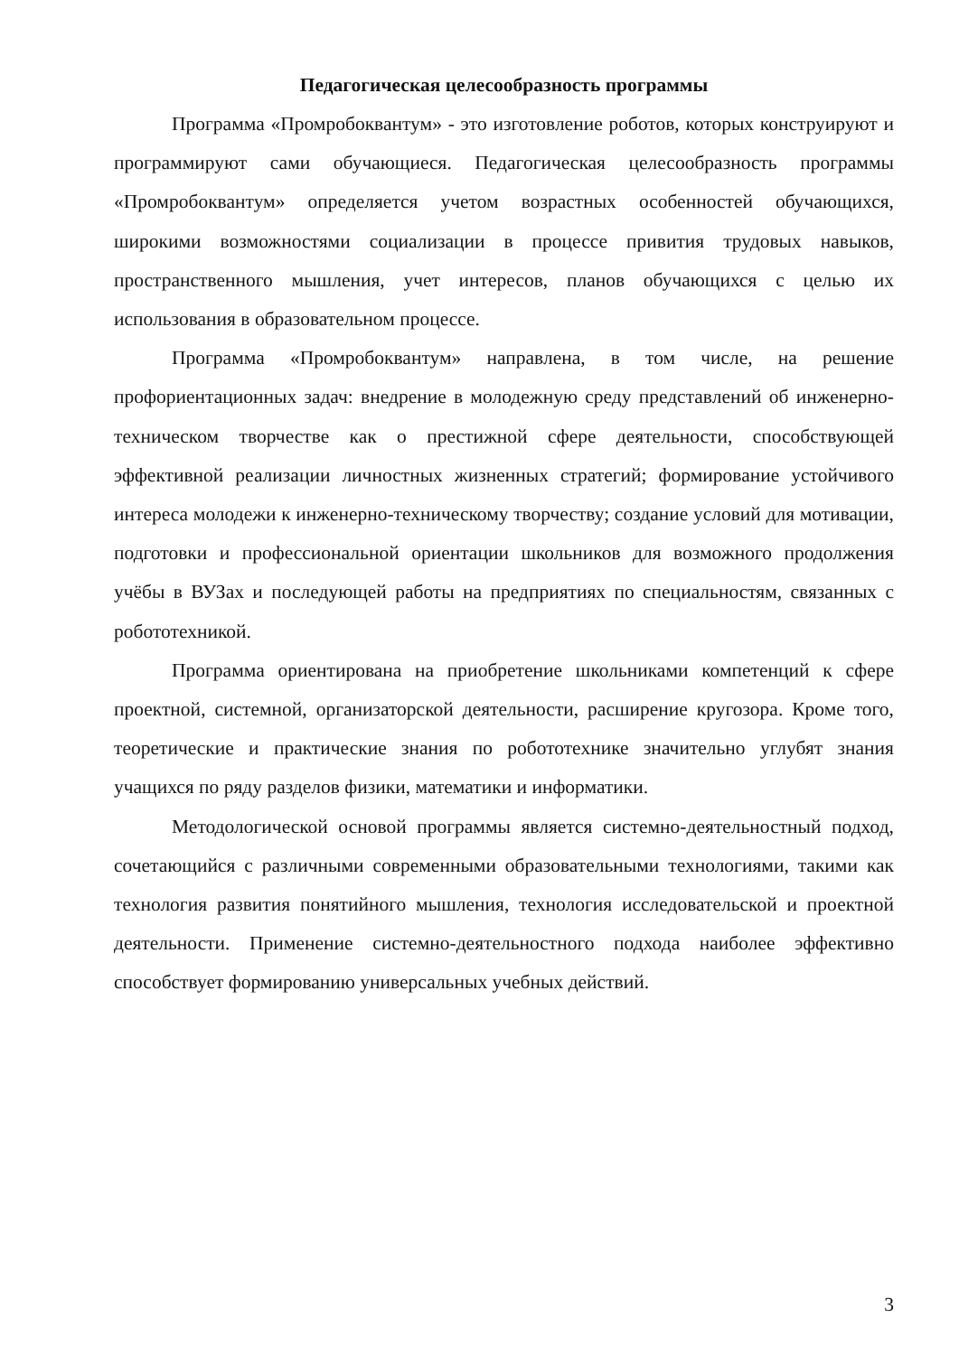Педагогическая целесообразность программы
Программа «Промробоквантум» - это изготовление роботов, которых конструируют и программируют сами обучающиеся. Педагогическая целесообразность программы «Промробоквантум» определяется учетом возрастных особенностей обучающихся, широкими возможностями социализации в процессе привития трудовых навыков, пространственного мышления, учет интересов, планов обучающихся с целью их использования в образовательном процессе.
Программа «Промробоквантум» направлена, в том числе, на решение профориентационных задач: внедрение в молодежную среду представлений об инженерно-техническом творчестве как о престижной сфере деятельности, способствующей эффективной реализации личностных жизненных стратегий; формирование устойчивого интереса молодежи к инженерно-техническому творчеству; создание условий для мотивации, подготовки и профессиональной ориентации школьников для возможного продолжения учёбы в ВУЗах и последующей работы на предприятиях по специальностям, связанных с робототехникой.
Программа ориентирована на приобретение школьниками компетенций к сфере проектной, системной, организаторской деятельности, расширение кругозора. Кроме того, теоретические и практические знания по робототехнике значительно углубят знания учащихся по ряду разделов физики, математики и информатики.
Методологической основой программы является системно-деятельностный подход, сочетающийся с различными современными образовательными технологиями, такими как технология развития понятийного мышления, технология исследовательской и проектной деятельности. Применение системно-деятельностного подхода наиболее эффективно способствует формированию универсальных учебных действий.
3